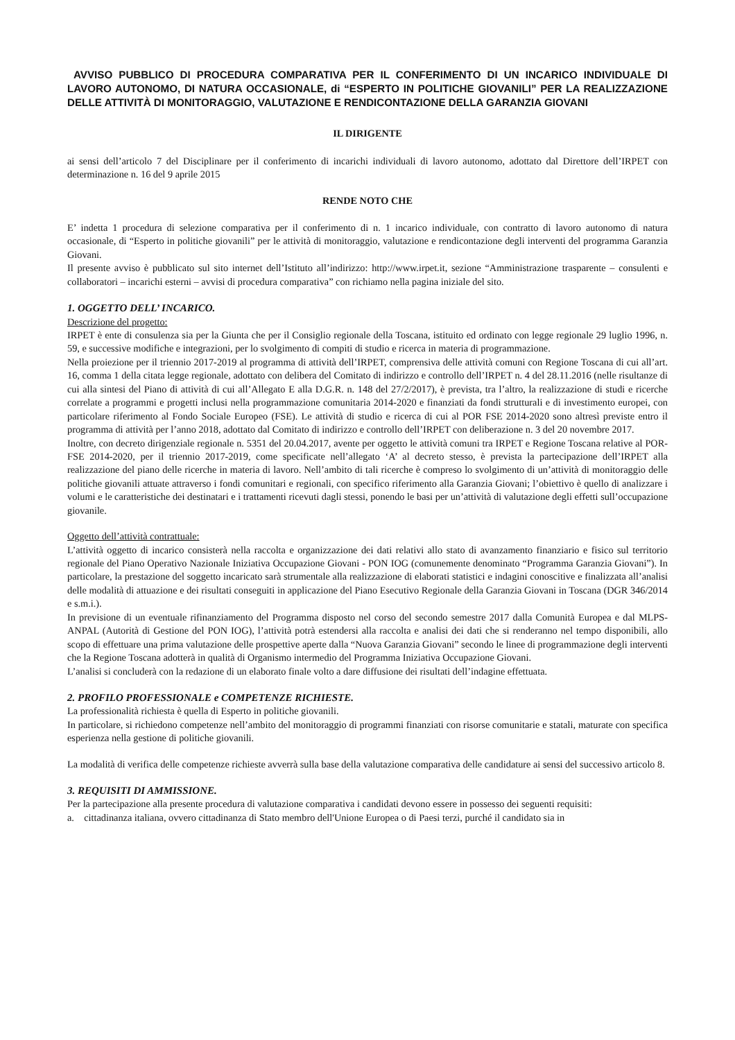AVVISO PUBBLICO DI PROCEDURA COMPARATIVA PER IL CONFERIMENTO DI UN INCARICO INDIVIDUALE DI LAVORO AUTONOMO, DI NATURA OCCASIONALE, di “ESPERTO IN POLITICHE GIOVANILI” PER LA REALIZZAZIONE DELLE ATTIVITÀ DI MONITORAGGIO, VALUTAZIONE E RENDICONTAZIONE DELLA GARANZIA GIOVANI
IL DIRIGENTE
ai sensi dell’articolo 7 del Disciplinare per il conferimento di incarichi individuali di lavoro autonomo, adottato dal Direttore dell’IRPET con determinazione n. 16 del 9 aprile 2015
RENDE NOTO CHE
E’ indetta 1 procedura di selezione comparativa per il conferimento di n. 1 incarico individuale, con contratto di lavoro autonomo di natura occasionale, di “Esperto in politiche giovanili” per le attività di monitoraggio, valutazione e rendicontazione degli interventi del programma Garanzia Giovani.
Il presente avviso è pubblicato sul sito internet dell’Istituto all’indirizzo: http://www.irpet.it, sezione “Amministrazione trasparente – consulenti e collaboratori – incarichi esterni – avvisi di procedura comparativa” con richiamo nella pagina iniziale del sito.
1. OGGETTO DELL’ INCARICO.
Descrizione del progetto:
IRPET è ente di consulenza sia per la Giunta che per il Consiglio regionale della Toscana, istituito ed ordinato con legge regionale 29 luglio 1996, n. 59, e successive modifiche e integrazioni, per lo svolgimento di compiti di studio e ricerca in materia di programmazione.
Nella proiezione per il triennio 2017-2019 al programma di attività dell’IRPET, comprensiva delle attività comuni con Regione Toscana di cui all’art. 16, comma 1 della citata legge regionale, adottato con delibera del Comitato di indirizzo e controllo dell’IRPET n. 4 del 28.11.2016 (nelle risultanze di cui alla sintesi del Piano di attività di cui all’Allegato E alla D.G.R. n. 148 del 27/2/2017), è prevista, tra l’altro, la realizzazione di studi e ricerche correlate a programmi e progetti inclusi nella programmazione comunitaria 2014-2020 e finanziati da fondi strutturali e di investimento europei, con particolare riferimento al Fondo Sociale Europeo (FSE). Le attività di studio e ricerca di cui al POR FSE 2014-2020 sono altresì previste entro il programma di attività per l’anno 2018, adottato dal Comitato di indirizzo e controllo dell’IRPET con deliberazione n. 3 del 20 novembre 2017.
Inoltre, con decreto dirigenziale regionale n. 5351 del 20.04.2017, avente per oggetto le attività comuni tra IRPET e Regione Toscana relative al POR-FSE 2014-2020, per il triennio 2017-2019, come specificate nell’allegato ‘A’ al decreto stesso, è prevista la partecipazione dell’IRPET alla realizzazione del piano delle ricerche in materia di lavoro. Nell’ambito di tali ricerche è compreso lo svolgimento di un’attività di monitoraggio delle politiche giovanili attuate attraverso i fondi comunitari e regionali, con specifico riferimento alla Garanzia Giovani; l’obiettivo è quello di analizzare i volumi e le caratteristiche dei destinatari e i trattamenti ricevuti dagli stessi, ponendo le basi per un’attività di valutazione degli effetti sull’occupazione giovanile.
Oggetto dell’attività contrattuale:
L’attività oggetto di incarico consisterà nella raccolta e organizzazione dei dati relativi allo stato di avanzamento finanziario e fisico sul territorio regionale del Piano Operativo Nazionale Iniziativa Occupazione Giovani - PON IOG (comunemente denominato “Programma Garanzia Giovani”). In particolare, la prestazione del soggetto incaricato sarà strumentale alla realizzazione di elaborati statistici e indagini conoscitive e finalizzata all’analisi delle modalità di attuazione e dei risultati conseguiti in applicazione del Piano Esecutivo Regionale della Garanzia Giovani in Toscana (DGR 346/2014 e s.m.i.).
In previsione di un eventuale rifinanziamento del Programma disposto nel corso del secondo semestre 2017 dalla Comunità Europea e dal MLPS-ANPAL (Autorità di Gestione del PON IOG), l’attività potrà estendersi alla raccolta e analisi dei dati che si renderanno nel tempo disponibili, allo scopo di effettuare una prima valutazione delle prospettive aperte dalla “Nuova Garanzia Giovani” secondo le linee di programmazione degli interventi che la Regione Toscana adotterà in qualità di Organismo intermedio del Programma Iniziativa Occupazione Giovani.
L’analisi si concluderà con la redazione di un elaborato finale volto a dare diffusione dei risultati dell’indagine effettuata.
2. PROFILO PROFESSIONALE e COMPETENZE RICHIESTE.
La professionalità richiesta è quella di Esperto in politiche giovanili.
In particolare, si richiedono competenze nell’ambito del monitoraggio di programmi finanziati con risorse comunitarie e statali, maturate con specifica esperienza nella gestione di politiche giovanili.
La modalità di verifica delle competenze richieste avverrà sulla base della valutazione comparativa delle candidature ai sensi del successivo articolo 8.
3. REQUISITI DI AMMISSIONE.
Per la partecipazione alla presente procedura di valutazione comparativa i candidati devono essere in possesso dei seguenti requisiti:
a. cittadinanza italiana, ovvero cittadinanza di Stato membro dell'Unione Europea o di Paesi terzi, purché il candidato sia in